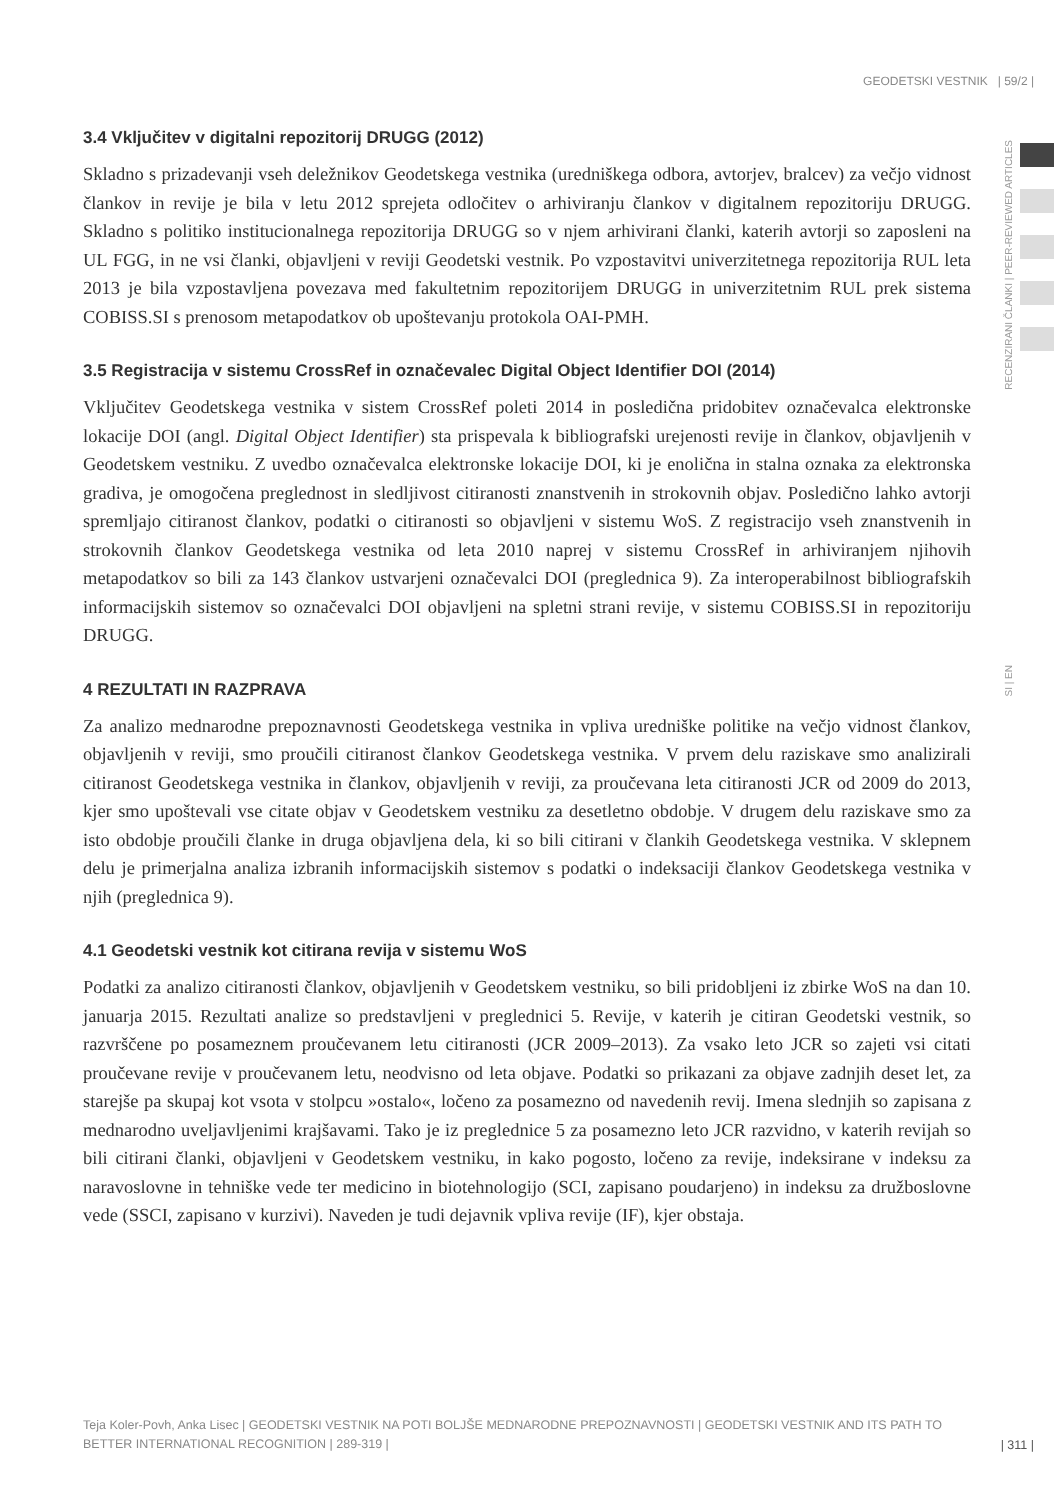GEODETSKI VESTNIK | 59/2 |
RECENZIRANI ČLANKI | PEER-REVIEWED ARTICLES
3.4 Vključitev v digitalni repozitorij DRUGG (2012)
Skladno s prizadevanji vseh deležnikov Geodetskega vestnika (uredniškega odbora, avtorjev, bralcev) za večjo vidnost člankov in revije je bila v letu 2012 sprejeta odločitev o arhiviranju člankov v digitalnem repozitoriju DRUGG. Skladno s politiko institucionalnega repozitorija DRUGG so v njem arhivirani članki, katerih avtorji so zaposleni na UL FGG, in ne vsi članki, objavljeni v reviji Geodetski vestnik. Po vzpostavitvi univerzitetnega repozitorija RUL leta 2013 je bila vzpostavljena povezava med fakultetnim repozitorijem DRUGG in univerzitetnim RUL prek sistema COBISS.SI s prenosom metapodatkov ob upoštevanju protokola OAI-PMH.
3.5 Registracija v sistemu CrossRef in označevalec Digital Object Identifier DOI (2014)
Vključitev Geodetskega vestnika v sistem CrossRef poleti 2014 in posledična pridobitev označevalca elektronske lokacije DOI (angl. Digital Object Identifier) sta prispevala k bibliografski urejenosti revije in člankov, objavljenih v Geodetskem vestniku. Z uvedbo označevalca elektronske lokacije DOI, ki je enolična in stalna oznaka za elektronska gradiva, je omogočena preglednost in sledljivost citiranosti znanstvenih in strokovnih objav. Posledično lahko avtorji spremljajo citiranost člankov, podatki o citiranosti so objavljeni v sistemu WoS. Z registracijo vseh znanstvenih in strokovnih člankov Geodetskega vestnika od leta 2010 naprej v sistemu CrossRef in arhiviranjem njihovih metapodatkov so bili za 143 člankov ustvarjeni označevalci DOI (preglednica 9). Za interoperabilnost bibliografskih informacijskih sistemov so označevalci DOI objavljeni na spletni strani revije, v sistemu COBISS.SI in repozitoriju DRUGG.
4 REZULTATI IN RAZPRAVA
Za analizo mednarodne prepoznavnosti Geodetskega vestnika in vpliva uredniške politike na večjo vidnost člankov, objavljenih v reviji, smo proučili citiranost člankov Geodetskega vestnika. V prvem delu raziskave smo analizirali citiranost Geodetskega vestnika in člankov, objavljenih v reviji, za proučevana leta citiranosti JCR od 2009 do 2013, kjer smo upoštevali vse citate objav v Geodetskem vestniku za desetletno obdobje. V drugem delu raziskave smo za isto obdobje proučili članke in druga objavljena dela, ki so bili citirani v člankih Geodetskega vestnika. V sklepnem delu je primerjalna analiza izbranih informacijskih sistemov s podatki o indeksaciji člankov Geodetskega vestnika v njih (preglednica 9).
4.1 Geodetski vestnik kot citirana revija v sistemu WoS
Podatki za analizo citiranosti člankov, objavljenih v Geodetskem vestniku, so bili pridobljeni iz zbirke WoS na dan 10. januarja 2015. Rezultati analize so predstavljeni v preglednici 5. Revije, v katerih je citiran Geodetski vestnik, so razvrščene po posameznem proučevanem letu citiranosti (JCR 2009–2013). Za vsako leto JCR so zajeti vsi citati proučevane revije v proučevanem letu, neodvisno od leta objave. Podatki so prikazani za objave zadnjih deset let, za starejše pa skupaj kot vsota v stolpcu »ostalo«, ločeno za posamezno od navedenih revij. Imena slednjih so zapisana z mednarodno uveljavljenimi krajšavami. Tako je iz preglednice 5 za posamezno leto JCR razvidno, v katerih revijah so bili citirani članki, objavljeni v Geodetskem vestniku, in kako pogosto, ločeno za revije, indeksirane v indeksu za naravoslovne in tehniške vede ter medicino in biotehnologijo (SCI, zapisano poudarjeno) in indeksu za družboslovne vede (SSCI, zapisano v kurzivi). Naveden je tudi dejavnik vpliva revije (IF), kjer obstaja.
SI | EN
Teja Koler-Povh, Anka Lisec | GEODETSKI VESTNIK NA POTI BOLJŠE MEDNARODNE PREPOZNAVNOSTI | GEODETSKI VESTNIK AND ITS PATH TO BETTER INTERNATIONAL RECOGNITION | 289-319 |
| 311 |